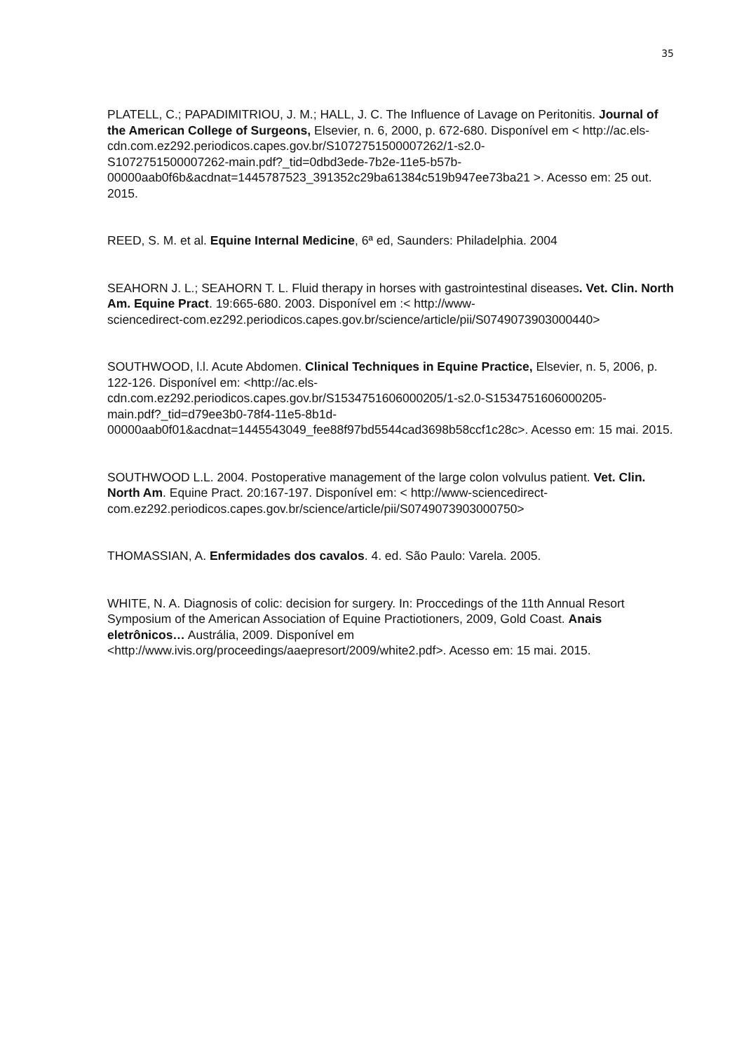35
PLATELL, C.; PAPADIMITRIOU, J. M.; HALL, J. C. The Influence of Lavage on Peritonitis. Journal of the American College of Surgeons, Elsevier, n. 6, 2000, p. 672-680. Disponível em < http://ac.els-cdn.com.ez292.periodicos.capes.gov.br/S1072751500007262/1-s2.0-
S1072751500007262-main.pdf?_tid=0dbd3ede-7b2e-11e5-b57b-
00000aab0f6b&acdnat=1445787523_391352c29ba61384c519b947ee73ba21 >. Acesso em: 25 out. 2015.
REED, S. M. et al. Equine Internal Medicine, 6ª ed, Saunders: Philadelphia. 2004
SEAHORN J. L.; SEAHORN T. L. Fluid therapy in horses with gastrointestinal diseases. Vet. Clin. North Am. Equine Pract. 19:665-680. 2003. Disponível em :< http://www-
sciencedirect-com.ez292.periodicos.capes.gov.br/science/article/pii/S0749073903000440>
SOUTHWOOD, l.l. Acute Abdomen. Clinical Techniques in Equine Practice, Elsevier, n. 5, 2006, p. 122-126. Disponível em: <http://ac.els-
cdn.com.ez292.periodicos.capes.gov.br/S1534751606000205/1-s2.0-S1534751606000205-
main.pdf?_tid=d79ee3b0-78f4-11e5-8b1d-
00000aab0f01&acdnat=1445543049_fee88f97bd5544cad3698b58ccf1c28c>. Acesso em: 15 mai. 2015.
SOUTHWOOD L.L. 2004. Postoperative management of the large colon volvulus patient. Vet. Clin. North Am. Equine Pract. 20:167-197. Disponível em: < http://www-sciencedirect-
com.ez292.periodicos.capes.gov.br/science/article/pii/S0749073903000750>
THOMASSIAN, A. Enfermidades dos cavalos. 4. ed. São Paulo: Varela. 2005.
WHITE, N. A. Diagnosis of colic: decision for surgery. In: Proccedings of the 11th Annual Resort Symposium of the American Association of Equine Practiotioners, 2009, Gold Coast. Anais eletrônicos… Austrália, 2009. Disponível em
<http://www.ivis.org/proceedings/aaepresort/2009/white2.pdf>. Acesso em: 15 mai. 2015.